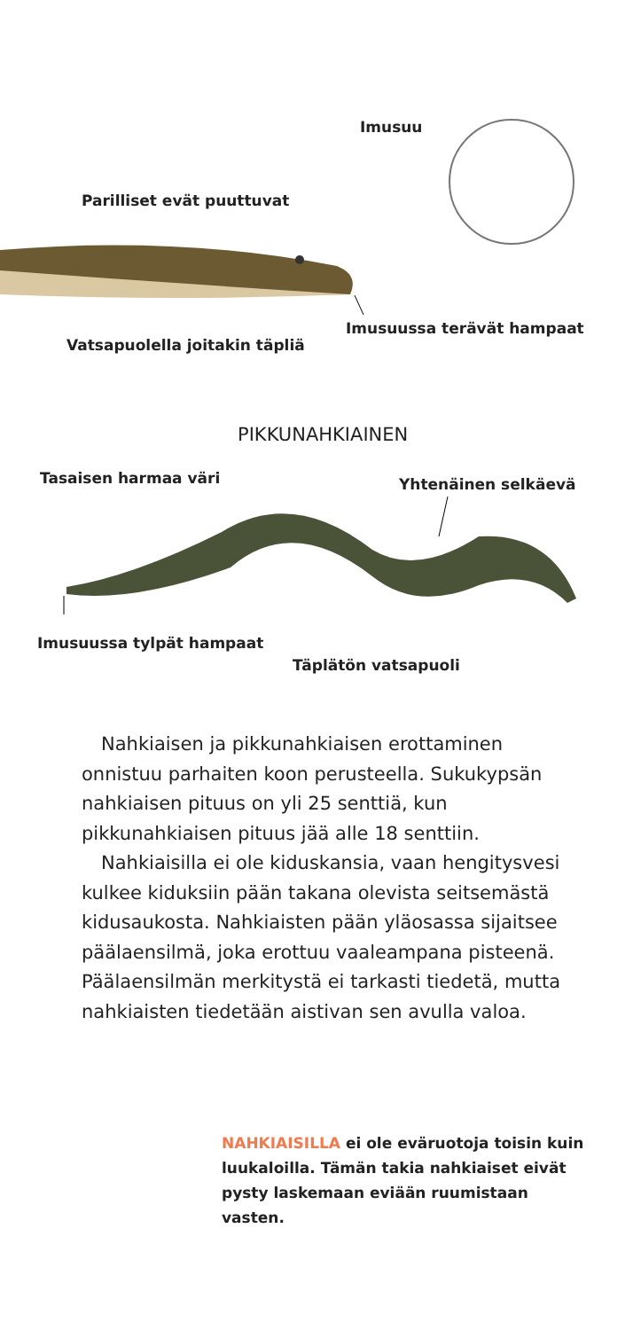Imusuu
Parilliset evät puuttuvat
Imusuussa terävät hampaat
Vatsapuolella joitakin täpliä
PIKKUNAHKIAINEN
Tasaisen harmaa väri Yhtenäinen selkäevä
Imusuussa tylpät hampaat
Täplätön vatsapuoli
Nahkiaisen ja pikkunahkiaisen erottaminen onnistuu parhaiten koon perusteella. Sukukypsän nahkiaisen pituus on yli 25 senttiä, kun pikkunahkiaisen pituus jää alle 18 senttiin.
Nahkiaisilla ei ole kiduskansia, vaan hengitysvesi kulkee kiduksiin pään takana olevista seitsemästä kidusaukosta. Nahkiaisten pään yläosassa sijaitsee päälaensilmä, joka erottuu vaaleampana pisteenä. Päälaensilmän merkitystä ei tarkasti tiedetä, mutta nahkiaisten tiedetään aistivan sen avulla valoa.
NAHKIAISILLA ei ole eväruotoja toisin kuin luukaloilla. Tämän takia nahkiaiset eivät pysty laskemaan eviään ruumistaan vasten.